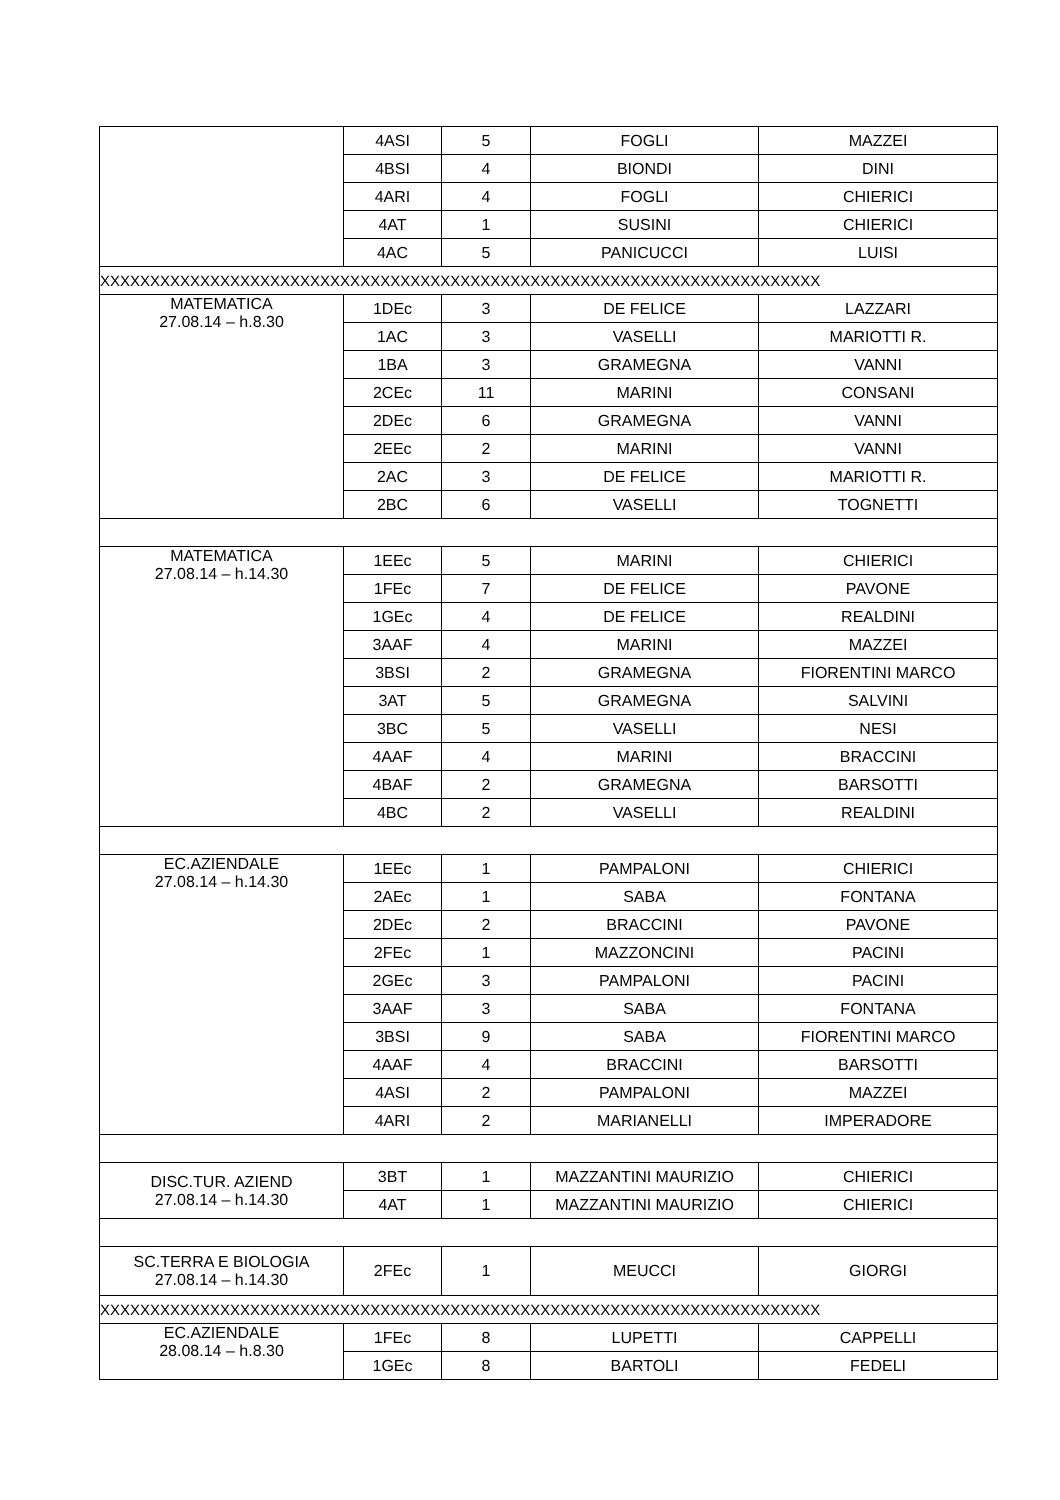| | 4ASI | 5 | FOGLI | MAZZEI |
| | 4BSI | 4 | BIONDI | DINI |
| | 4ARI | 4 | FOGLI | CHIERICI |
| | 4AT | 1 | SUSINI | CHIERICI |
| | 4AC | 5 | PANICUCCI | LUISI |
| XXXXXXXXXXXXXXXXXXXXXXXXXXXXXXXXXXXXXXXXXXXXXXXXXXXXXXXXXXXXXXXXXXXXXXXX | | | | |
| MATEMATICA 27.08.14 – h.8.30 | 1DEc | 3 | DE FELICE | LAZZARI |
| | 1AC | 3 | VASELLI | MARIOTTI R. |
| | 1BA | 3 | GRAMEGNA | VANNI |
| | 2CEc | 11 | MARINI | CONSANI |
| | 2DEc | 6 | GRAMEGNA | VANNI |
| | 2EEc | 2 | MARINI | VANNI |
| | 2AC | 3 | DE FELICE | MARIOTTI R. |
| | 2BC | 6 | VASELLI | TOGNETTI |
| MATEMATICA 27.08.14 – h.14.30 | 1EEc | 5 | MARINI | CHIERICI |
| | 1FEc | 7 | DE FELICE | PAVONE |
| | 1GEc | 4 | DE FELICE | REALDINI |
| | 3AAF | 4 | MARINI | MAZZEI |
| | 3BSI | 2 | GRAMEGNA | FIORENTINI MARCO |
| | 3AT | 5 | GRAMEGNA | SALVINI |
| | 3BC | 5 | VASELLI | NESI |
| | 4AAF | 4 | MARINI | BRACCINI |
| | 4BAF | 2 | GRAMEGNA | BARSOTTI |
| | 4BC | 2 | VASELLI | REALDINI |
| EC.AZIENDALE 27.08.14 – h.14.30 | 1EEc | 1 | PAMPALONI | CHIERICI |
| | 2AEc | 1 | SABA | FONTANA |
| | 2DEc | 2 | BRACCINI | PAVONE |
| | 2FEc | 1 | MAZZONCINI | PACINI |
| | 2GEc | 3 | PAMPALONI | PACINI |
| | 3AAF | 3 | SABA | FONTANA |
| | 3BSI | 9 | SABA | FIORENTINI MARCO |
| | 4AAF | 4 | BRACCINI | BARSOTTI |
| | 4ASI | 2 | PAMPALONI | MAZZEI |
| | 4ARI | 2 | MARIANELLI | IMPERADORE |
| DISC.TUR. AZIEND 27.08.14 – h.14.30 | 3BT | 1 | MAZZANTINI MAURIZIO | CHIERICI |
| | 4AT | 1 | MAZZANTINI MAURIZIO | CHIERICI |
| SC.TERRA E BIOLOGIA 27.08.14 – h.14.30 | 2FEc | 1 | MEUCCI | GIORGI |
| XXXXXXXXXXXXXXXXXXXXXXXXXXXXXXXXXXXXXXXXXXXXXXXXXXXXXXXXXXXXXXXXXXXXXXXX | | | | |
| EC.AZIENDALE 28.08.14 – h.8.30 | 1FEc | 8 | LUPETTI | CAPPELLI |
| | 1GEc | 8 | BARTOLI | FEDELI |